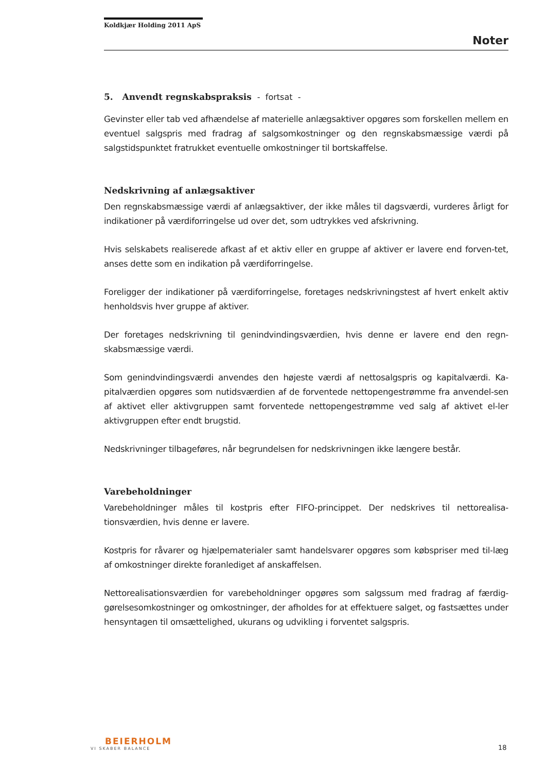Koldkjær Holding 2011 ApS
Noter
5. Anvendt regnskabspraksis - fortsat -
Gevinster eller tab ved afhændelse af materielle anlægsaktiver opgøres som forskellen mellem en eventuel salgspris med fradrag af salgsomkostninger og den regnskabsmæssige værdi på salgstidspunktet fratrukket eventuelle omkostninger til bortskaffelse.
Nedskrivning af anlægsaktiver
Den regnskabsmæssige værdi af anlægsaktiver, der ikke måles til dagsværdi, vurderes årligt for indikationer på værdiforringelse ud over det, som udtrykkes ved afskrivning.
Hvis selskabets realiserede afkast af et aktiv eller en gruppe af aktiver er lavere end forven-tet, anses dette som en indikation på værdiforringelse.
Foreligger der indikationer på værdiforringelse, foretages nedskrivningstest af hvert enkelt aktiv henholdsvis hver gruppe af aktiver.
Der foretages nedskrivning til genindvindingsværdien, hvis denne er lavere end den regn-skabsmæssige værdi.
Som genindvindingsværdi anvendes den højeste værdi af nettosalgspris og kapitalværdi. Ka-pitalværdien opgøres som nutidsværdien af de forventede nettopengestrømme fra anvendel-sen af aktivet eller aktivgruppen samt forventede nettopengestrømme ved salg af aktivet el-ler aktivgruppen efter endt brugstid.
Nedskrivninger tilbageføres, når begrundelsen for nedskrivningen ikke længere består.
Varebeholdninger
Varebeholdninger måles til kostpris efter FIFO-princippet. Der nedskrives til nettorealisa-tionsværdien, hvis denne er lavere.
Kostpris for råvarer og hjælpematerialer samt handelsvarer opgøres som købspriser med til-læg af omkostninger direkte foranlediget af anskaffelsen.
Nettorealisationsværdien for varebeholdninger opgøres som salgssum med fradrag af færdig-gørelsesomkostninger og omkostninger, der afholdes for at effektuere salget, og fastsættes under hensyntagen til omsættelighed, ukurans og udvikling i forventet salgspris.
BEIERHOLM
VI SKABER BALANCE
18